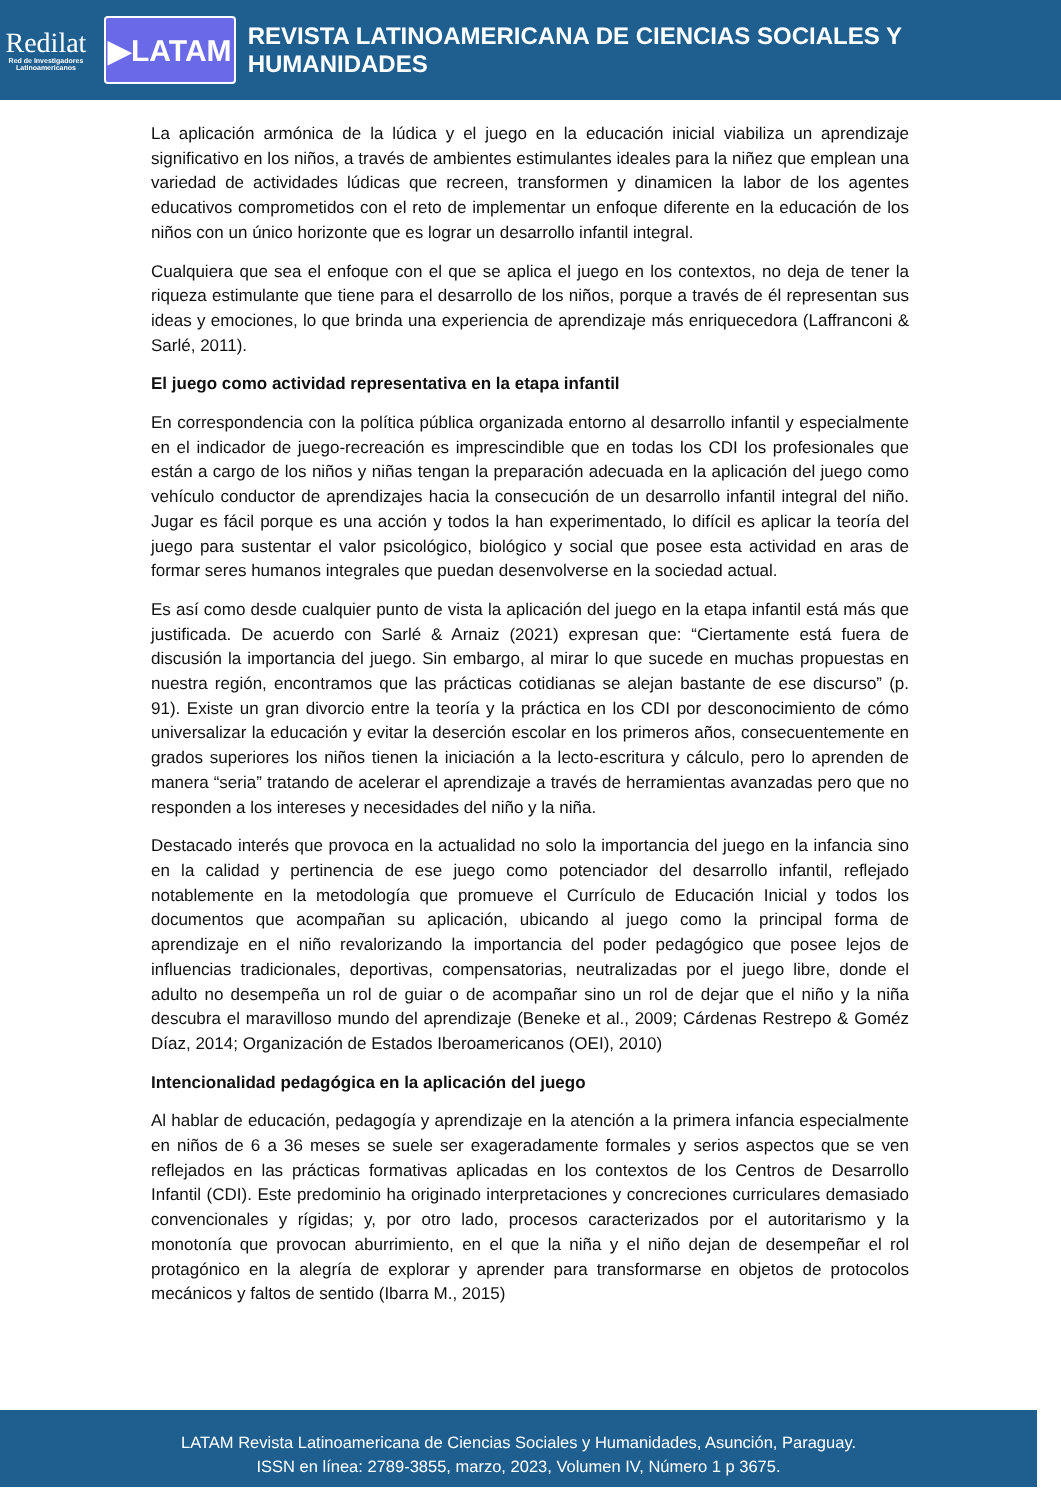Redilat
Red de Investigadores Latinoamericanos
▶LATAM
REVISTA LATINOAMERICANA DE CIENCIAS SOCIALES Y HUMANIDADES
La aplicación armónica de la lúdica y el juego en la educación inicial viabiliza un aprendizaje significativo en los niños, a través de ambientes estimulantes ideales para la niñez que emplean una variedad de actividades lúdicas que recreen, transformen y dinamicen la labor de los agentes educativos comprometidos con el reto de implementar un enfoque diferente en la educación de los niños con un único horizonte que es lograr un desarrollo infantil integral.
Cualquiera que sea el enfoque con el que se aplica el juego en los contextos, no deja de tener la riqueza estimulante que tiene para el desarrollo de los niños, porque a través de él representan sus ideas y emociones, lo que brinda una experiencia de aprendizaje más enriquecedora (Laffranconi & Sarlé, 2011).
El juego como actividad representativa en la etapa infantil
En correspondencia con la política pública organizada entorno al desarrollo infantil y especialmente en el indicador de juego-recreación es imprescindible que en todas los CDI los profesionales que están a cargo de los niños y niñas tengan la preparación adecuada en la aplicación del juego como vehículo conductor de aprendizajes hacia la consecución de un desarrollo infantil integral del niño. Jugar es fácil porque es una acción y todos la han experimentado, lo difícil es aplicar la teoría del juego para sustentar el valor psicológico, biológico y social que posee esta actividad en aras de formar seres humanos integrales que puedan desenvolverse en la sociedad actual.
Es así como desde cualquier punto de vista la aplicación del juego en la etapa infantil está más que justificada. De acuerdo con Sarlé & Arnaiz (2021) expresan que: “Ciertamente está fuera de discusión la importancia del juego. Sin embargo, al mirar lo que sucede en muchas propuestas en nuestra región, encontramos que las prácticas cotidianas se alejan bastante de ese discurso” (p. 91). Existe un gran divorcio entre la teoría y la práctica en los CDI por desconocimiento de cómo universalizar la educación y evitar la deserción escolar en los primeros años, consecuentemente en grados superiores los niños tienen la iniciación a la lecto-escritura y cálculo, pero lo aprenden de manera “seria” tratando de acelerar el aprendizaje a través de herramientas avanzadas pero que no responden a los intereses y necesidades del niño y la niña.
Destacado interés que provoca en la actualidad no solo la importancia del juego en la infancia sino en la calidad y pertinencia de ese juego como potenciador del desarrollo infantil, reflejado notablemente en la metodología que promueve el Currículo de Educación Inicial y todos los documentos que acompañan su aplicación, ubicando al juego como la principal forma de aprendizaje en el niño revalorizando la importancia del poder pedagógico que posee lejos de influencias tradicionales, deportivas, compensatorias, neutralizadas por el juego libre, donde el adulto no desempeña un rol de guiar o de acompañar sino un rol de dejar que el niño y la niña descubra el maravilloso mundo del aprendizaje (Beneke et al., 2009; Cárdenas Restrepo & Goméz Díaz, 2014; Organización de Estados Iberoamericanos (OEI), 2010)
Intencionalidad pedagógica en la aplicación del juego
Al hablar de educación, pedagogía y aprendizaje en la atención a la primera infancia especialmente en niños de 6 a 36 meses se suele ser exageradamente formales y serios aspectos que se ven reflejados en las prácticas formativas aplicadas en los contextos de los Centros de Desarrollo Infantil (CDI). Este predominio ha originado interpretaciones y concreciones curriculares demasiado convencionales y rígidas; y, por otro lado, procesos caracterizados por el autoritarismo y la monotonía que provocan aburrimiento, en el que la niña y el niño dejan de desempeñar el rol protagónico en la alegría de explorar y aprender para transformarse en objetos de protocolos mecánicos y faltos de sentido (Ibarra M., 2015)
LATAM Revista Latinoamericana de Ciencias Sociales y Humanidades, Asunción, Paraguay.
ISSN en línea: 2789-3855, marzo, 2023, Volumen IV, Número 1 p 3675.